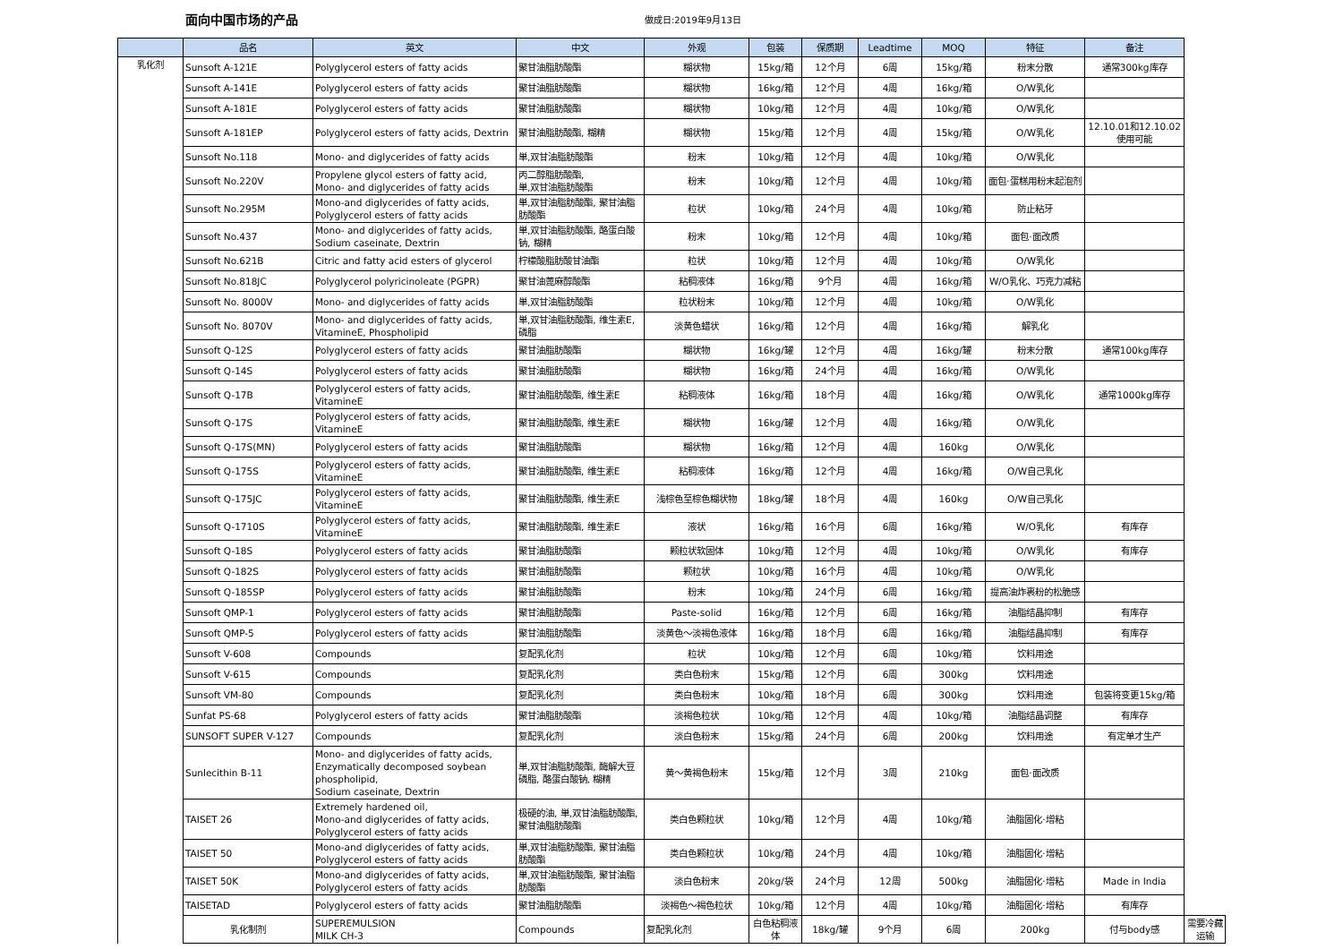面向中国市场的产品
做成日:2019年9月13日
| | 品名 | 英文 | 中文 | 外观 | 包装 | 保质期 | Leadtime | MOQ | 特征 | 备注 | |
| --- | --- | --- | --- | --- | --- | --- | --- | --- | --- | --- | --- |
| 乳化剂 | Sunsoft A-121E | Polyglycerol esters of fatty acids | 聚甘油脂肪酸酯 | 糊状物 | 15kg/箱 | 12个月 | 6周 | 15kg/箱 | 粉末分散 | 通常300kg库存 | |
| | Sunsoft A-141E | Polyglycerol esters of fatty acids | 聚甘油脂肪酸酯 | 糊状物 | 16kg/箱 | 12个月 | 4周 | 16kg/箱 | O/W乳化 | | |
| | Sunsoft A-181E | Polyglycerol esters of fatty acids | 聚甘油脂肪酸酯 | 糊状物 | 10kg/箱 | 12个月 | 4周 | 10kg/箱 | O/W乳化 | | |
| | Sunsoft A-181EP | Polyglycerol esters of fatty acids, Dextrin | 聚甘油脂肪酸酯, 糊精 | 糊状物 | 15kg/箱 | 12个月 | 4周 | 15kg/箱 | O/W乳化 | 12.10.01和12.10.02使用可能 | |
| | Sunsoft No.118 | Mono- and diglycerides of fatty acids | 単,双甘油脂肪酸酯 | 粉末 | 10kg/箱 | 12个月 | 4周 | 10kg/箱 | O/W乳化 | | |
| | Sunsoft No.220V | Propylene glycol esters of fatty acid, Mono- and diglycerides of fatty acids | 丙二醇脂肪酸酯, 単,双甘油脂肪酸酯 | 粉末 | 10kg/箱 | 12个月 | 4周 | 10kg/箱 | 面包·蛋糕用粉末起泡剂 | | |
| | Sunsoft No.295M | Mono-and diglycerides of fatty acids, Polyglycerol esters of fatty acids | 単,双甘油脂肪酸酯, 聚甘油脂肪酸酯 | 粒状 | 10kg/箱 | 24个月 | 4周 | 10kg/箱 | 防止粘牙 | | |
| | Sunsoft No.437 | Mono- and diglycerides of fatty acids, Sodium caseinate, Dextrin | 単,双甘油脂肪酸酯, 酪蛋白酸钠, 糊精 | 粉末 | 10kg/箱 | 12个月 | 4周 | 10kg/箱 | 面包·面改质 | | |
| | Sunsoft No.621B | Citric and fatty acid esters of glycerol | 柠檬酸脂肪酸甘油酯 | 粒状 | 10kg/箱 | 12个月 | 4周 | 10kg/箱 | O/W乳化 | | |
| | Sunsoft No.818JC | Polyglycerol polyricinoleate (PGPR) | 聚甘油蓖麻醇酸酯 | 粘稠液体 | 16kg/箱 | 9个月 | 4周 | 16kg/箱 | W/O乳化、巧克力减粘 | | |
| | Sunsoft No. 8000V | Mono- and diglycerides of fatty acids | 単,双甘油脂肪酸酯 | 粒状粉末 | 10kg/箱 | 12个月 | 4周 | 10kg/箱 | O/W乳化 | | |
| | Sunsoft No. 8070V | Mono- and diglycerides of fatty acids, VitamineE, Phospholipid | 単,双甘油脂肪酸酯, 维生素E, 磷脂 | 淡黄色蜡状 | 16kg/箱 | 12个月 | 4周 | 16kg/箱 | 解乳化 | | |
| | Sunsoft Q-12S | Polyglycerol esters of fatty acids | 聚甘油脂肪酸酯 | 糊状物 | 16kg/罐 | 12个月 | 4周 | 16kg/罐 | 粉末分散 | 通常100kg库存 | |
| | Sunsoft Q-14S | Polyglycerol esters of fatty acids | 聚甘油脂肪酸酯 | 糊状物 | 16kg/箱 | 24个月 | 4周 | 16kg/箱 | O/W乳化 | | |
| | Sunsoft Q-17B | Polyglycerol esters of fatty acids, VitamineE | 聚甘油脂肪酸酯, 维生素E | 粘稠液体 | 16kg/箱 | 18个月 | 4周 | 16kg/箱 | O/W乳化 | 通常1000kg库存 | |
| | Sunsoft Q-17S | Polyglycerol esters of fatty acids, VitamineE | 聚甘油脂肪酸酯, 维生素E | 糊状物 | 16kg/罐 | 12个月 | 4周 | 16kg/箱 | O/W乳化 | | |
| | Sunsoft Q-17S(MN) | Polyglycerol esters of fatty acids | 聚甘油脂肪酸酯 | 糊状物 | 16kg/箱 | 12个月 | 4周 | 160kg | O/W乳化 | | |
| | Sunsoft Q-175S | Polyglycerol esters of fatty acids, VitamineE | 聚甘油脂肪酸酯, 维生素E | 粘稠液体 | 16kg/箱 | 12个月 | 4周 | 16kg/箱 | O/W自己乳化 | | |
| | Sunsoft Q-175JC | Polyglycerol esters of fatty acids, VitamineE | 聚甘油脂肪酸酯, 维生素E | 浅棕色至棕色糊状物 | 18kg/罐 | 18个月 | 4周 | 160kg | O/W自己乳化 | | |
| | Sunsoft Q-1710S | Polyglycerol esters of fatty acids, VitamineE | 聚甘油脂肪酸酯, 维生素E | 液状 | 16kg/箱 | 16个月 | 6周 | 16kg/箱 | W/O乳化 | 有库存 | |
| | Sunsoft Q-18S | Polyglycerol esters of fatty acids | 聚甘油脂肪酸酯 | 颗粒状软固体 | 10kg/箱 | 12个月 | 4周 | 10kg/箱 | O/W乳化 | 有库存 | |
| | Sunsoft Q-182S | Polyglycerol esters of fatty acids | 聚甘油脂肪酸酯 | 颗粒状 | 10kg/箱 | 16个月 | 4周 | 10kg/箱 | O/W乳化 | | |
| | Sunsoft Q-185SP | Polyglycerol esters of fatty acids | 聚甘油脂肪酸酯 | 粉末 | 10kg/箱 | 24个月 | 6周 | 16kg/箱 | 提高油炸裹粉的松脆感 | | |
| | Sunsoft QMP-1 | Polyglycerol esters of fatty acids | 聚甘油脂肪酸酯 | Paste-solid | 16kg/箱 | 12个月 | 6周 | 16kg/箱 | 油脂结晶抑制 | 有库存 | |
| | Sunsoft QMP-5 | Polyglycerol esters of fatty acids | 聚甘油脂肪酸酯 | 淡黄色～淡褐色液体 | 16kg/箱 | 18个月 | 6周 | 16kg/箱 | 油脂结晶抑制 | 有库存 | |
| | Sunsoft V-608 | Compounds | 复配乳化剂 | 粒状 | 10kg/箱 | 12个月 | 6周 | 10kg/箱 | 饮料用途 | | |
| | Sunsoft V-615 | Compounds | 复配乳化剂 | 类白色粉末 | 15kg/箱 | 12个月 | 6周 | 300kg | 饮料用途 | | |
| | Sunsoft VM-80 | Compounds | 复配乳化剂 | 类白色粉末 | 10kg/箱 | 18个月 | 6周 | 300kg | 饮料用途 | 包装将变更15kg/箱 | |
| | Sunfat PS-68 | Polyglycerol esters of fatty acids | 聚甘油脂肪酸酯 | 淡褐色粒状 | 10kg/箱 | 12个月 | 4周 | 10kg/箱 | 油脂结晶调整 | 有库存 | |
| | SUNSOFT SUPER V-127 | Compounds | 复配乳化剂 | 淡白色粉末 | 15kg/箱 | 24个月 | 6周 | 200kg | 饮料用途 | 有定单才生产 | |
| | Sunlecithin B-11 | Mono- and diglycerides of fatty acids, Enzymatically decomposed soybean phospholipid, Sodium caseinate, Dextrin | 単,双甘油脂肪酸酯, 酶解大豆磷脂, 酪蛋白酸钠, 糊精 | 黄～黄褐色粉末 | 15kg/箱 | 12个月 | 3周 | 210kg | 面包·面改质 | | |
| | TAISET 26 | Extremely hardened oil, Mono-and diglycerides of fatty acids, Polyglycerol esters of fatty acids | 极硬的油, 単,双甘油脂肪酸酯, 聚甘油脂肪酸酯 | 类白色颗粒状 | 10kg/箱 | 12个月 | 4周 | 10kg/箱 | 油脂固化·增粘 | | |
| | TAISET 50 | Mono-and diglycerides of fatty acids, Polyglycerol esters of fatty acids | 単,双甘油脂肪酸酯, 聚甘油脂肪酸酯 | 类白色颗粒状 | 10kg/箱 | 24个月 | 4周 | 10kg/箱 | 油脂固化·增粘 | | |
| | TAISET 50K | Mono-and diglycerides of fatty acids, Polyglycerol esters of fatty acids | 単,双甘油脂肪酸酯, 聚甘油脂肪酸酯 | 淡白色粉末 | 20kg/袋 | 24个月 | 12周 | 500kg | 油脂固化·增粘 | Made in India | |
| | TAISETAD | Polyglycerol esters of fatty acids | 聚甘油脂肪酸酯 | 淡褐色～褐色粒状 | 10kg/箱 | 12个月 | 4周 | 10kg/箱 | 油脂固化·增粘 | 有库存 | |
| | 乳化制剂 | SUPEREMULSION MILK CH-3 | Compounds | 复配乳化剂 | 白色粘稠液体 | 18kg/罐 | 9个月 | 6周 | 200kg | 付与body感 | 需要冷藏运输 |